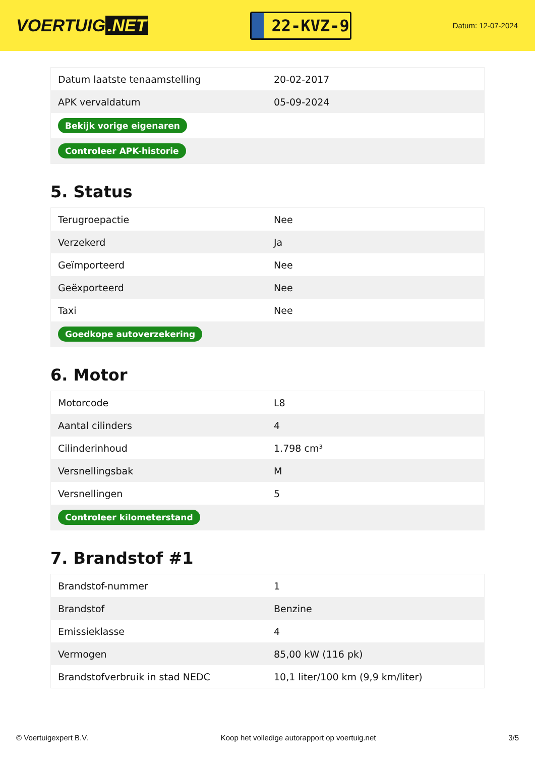VOERTUIG.NET
22-KVZ-9
Datum: 12-07-2024
| Datum laatste tenaamstelling | 20-02-2017 |
| APK vervaldatum | 05-09-2024 |
| Bekijk vorige eigenaren | |
| Controleer APK-historie | |
5. Status
| Terugroepactie | Nee |
| Verzekerd | Ja |
| Geïmporteerd | Nee |
| Geëxporteerd | Nee |
| Taxi | Nee |
| Goedkope autoverzekering | |
6. Motor
| Motorcode | L8 |
| Aantal cilinders | 4 |
| Cilinderinhoud | 1.798 cm³ |
| Versnellingsbak | M |
| Versnellingen | 5 |
| Controleer kilometerstand | |
7. Brandstof #1
| Brandstof-nummer | 1 |
| Brandstof | Benzine |
| Emissieklasse | 4 |
| Vermogen | 85,00 kW (116 pk) |
| Brandstofverbruik in stad NEDC | 10,1 liter/100 km (9,9 km/liter) |
© Voertuigexpert B.V. Koop het volledige autorapport op voertuig.net 3/5